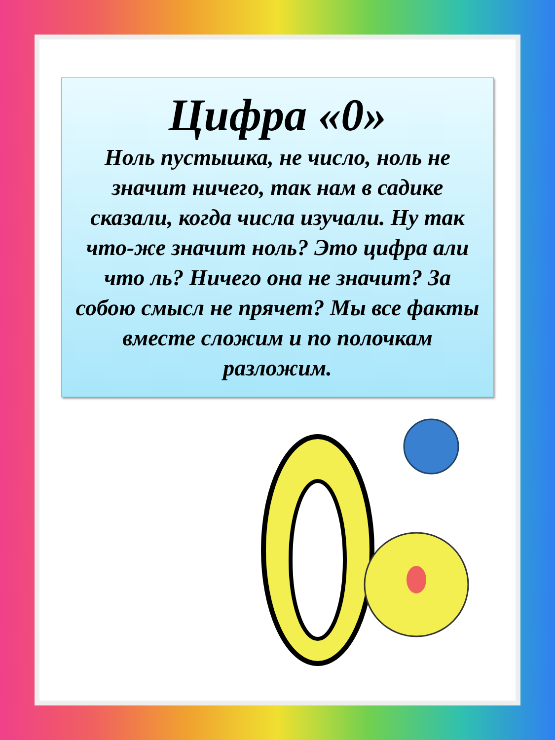Цифра «0»
Ноль пустышка, не число, ноль не значит ничего, так нам в садике сказали, когда числа изучали. Ну так что-же значит ноль? Это цифра али что ль? Ничего она не значит? За собою смысл не прячет? Мы все факты вместе сложим и по полочкам разложим.